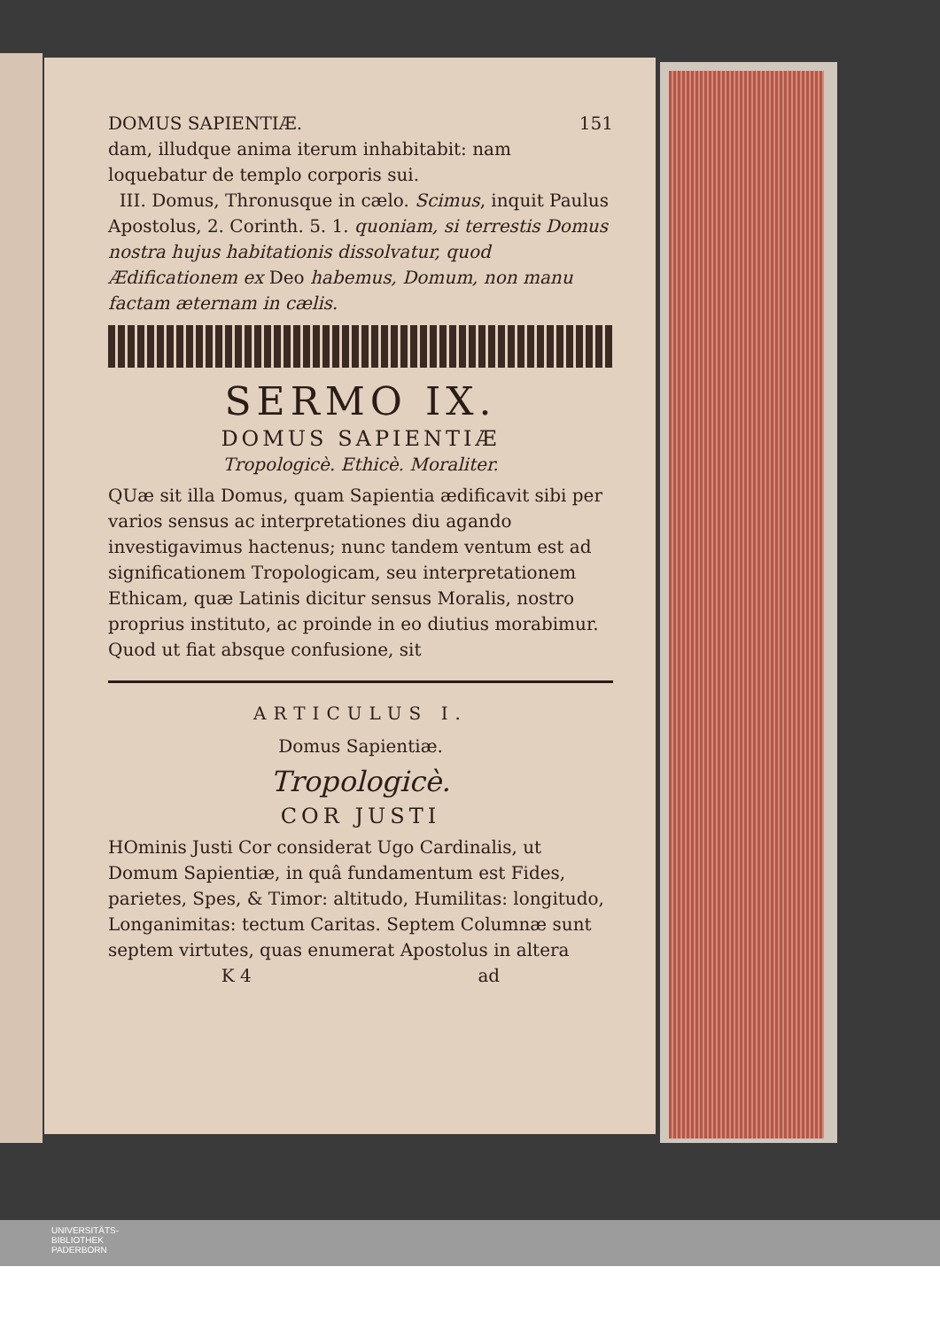DOMUS SAPIENTIÆ. 151
dam, illudque anima iterum inhabitabit: nam loquebatur de templo corporis sui.
III. Domus, Thronusque in cælo. Scimus, inquit Paulus Apostolus, 2. Corinth. 5. 1. quoniam, si terrestis Domus nostra hujus habitationis dissolvatur, quod Ædificationem ex Deo habemus, Domum, non manu factam æternam in cælis.
SERMO IX.
DOMUS SAPIENTIÆ
Tropologicè. Ethicè. Moraliter.
QUæ sit illa Domus, quam Sapientia ædificavit sibi per varios sensus ac interpretationes diu agando investigavimus hactenus; nunc tandem ventum est ad significationem Tropologicam, seu interpretationem Ethicam, quæ Latinis dicitur sensus Moralis, nostro proprius instituto, ac proinde in eo diutius morabimur. Quod ut fiat absque confusione, sit
ARTICULUS I.
Domus Sapientiæ.
Tropologicè.
COR JUSTI
HOminis Justi Cor considerat Ugo Cardinalis, ut Domum Sapientiæ, in quâ fundamentum est Fides, parietes, Spes, & Timor: altitudo, Humilitas: longitudo, Longanimitas: tectum Caritas. Septem Columnæ sunt septem virtutes, quas enumerat Apostolus in altera
K 4 ad
UNIVERSITÄTS-
BIBLIOTHEK
PADERBORN